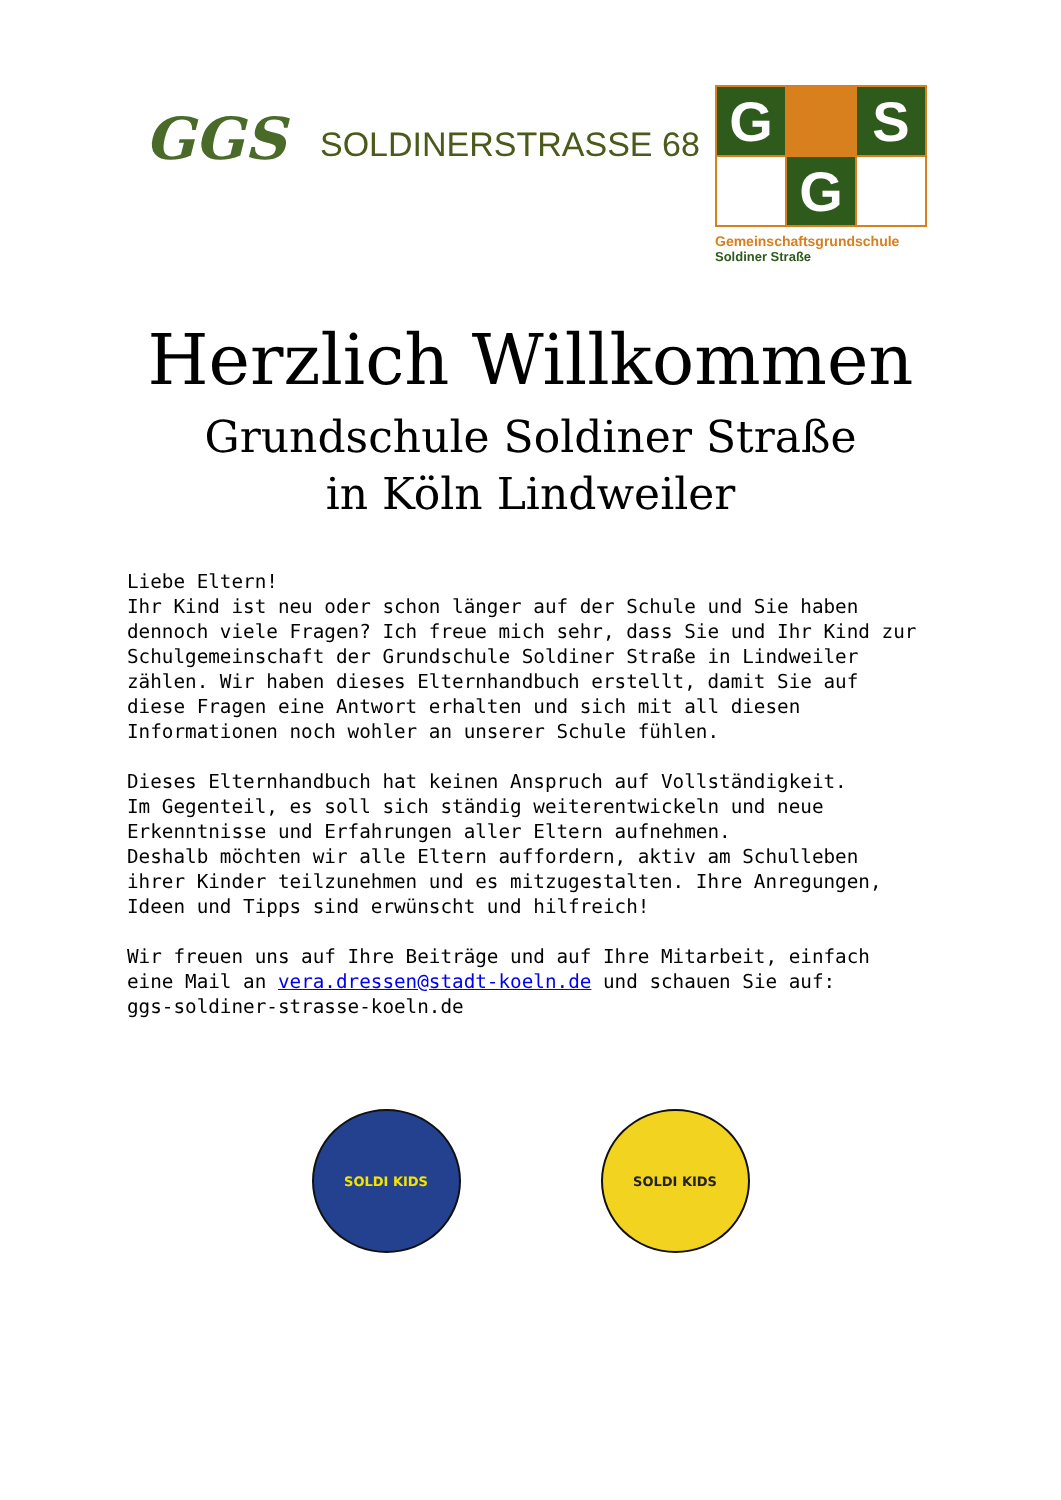GGS
SOLDINERSTRASSE 68
G
S
G
Gemeinschaftsgrundschule
Soldiner Straße
Herzlich Willkommen
Grundschule Soldiner Straße
in Köln Lindweiler
Liebe Eltern! Ihr Kind ist neu oder schon länger auf der Schule und Sie haben dennoch viele Fragen? Ich freue mich sehr, dass Sie und Ihr Kind zur Schulgemeinschaft der Grundschule Soldiner Straße in Lindweiler zählen. Wir haben dieses Elternhandbuch erstellt, damit Sie auf diese Fragen eine Antwort erhalten und sich mit all diesen Informationen noch wohler an unserer Schule fühlen. Dieses Elternhandbuch hat keinen Anspruch auf Vollständigkeit. Im Gegenteil, es soll sich ständig weiterentwickeln und neue Erkenntnisse und Erfahrungen aller Eltern aufnehmen. Deshalb möchten wir alle Eltern auffordern, aktiv am Schulleben ihrer Kinder teilzunehmen und es mitzugestalten. Ihre Anregungen, Ideen und Tipps sind erwünscht und hilfreich! Wir freuen uns auf Ihre Beiträge und auf Ihre Mitarbeit, einfach eine Mail an vera.dressen@stadt-koeln.de und schauen Sie auf: ggs-soldiner-strasse-koeln.de
SOLDI KIDS SOLDI KIDS